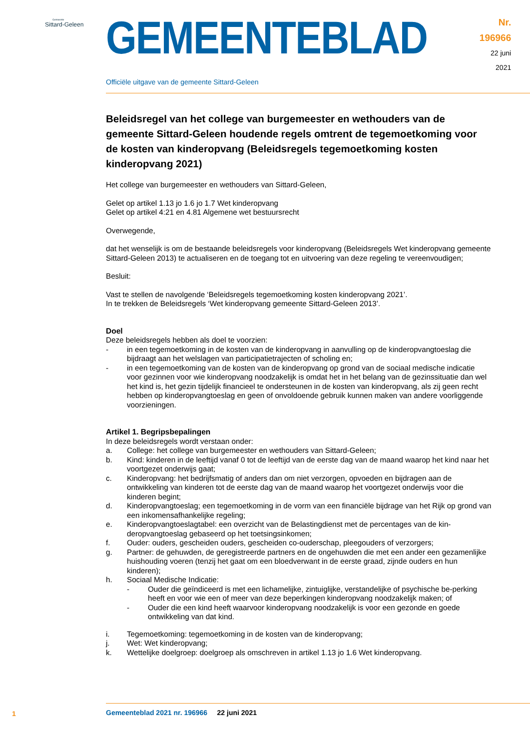Gemeente
Sittard-Geleen
GEMEENTEBLAD
Nr. 196966
22 juni
2021
Officiële uitgave van de gemeente Sittard-Geleen
Beleidsregel van het college van burgemeester en wethouders van de gemeente Sittard-Geleen houdende regels omtrent de tegemoetkoming voor de kosten van kinderopvang (Beleidsregels tegemoetkoming kosten kinderopvang 2021)
Het college van burgemeester en wethouders van Sittard-Geleen,
Gelet op artikel 1.13 jo 1.6 jo 1.7 Wet kinderopvang
Gelet op artikel 4:21 en 4.81 Algemene wet bestuursrecht
Overwegende,
dat het wenselijk is om de bestaande beleidsregels voor kinderopvang (Beleidsregels Wet kinderopvang gemeente Sittard-Geleen 2013) te actualiseren en de toegang tot en uitvoering van deze regeling te vereenvoudigen;
Besluit:
Vast te stellen de navolgende ‘Beleidsregels tegemoetkoming kosten kinderopvang 2021’.
In te trekken de Beleidsregels ‘Wet kinderopvang gemeente Sittard-Geleen 2013’.
Doel
Deze beleidsregels hebben als doel te voorzien:
- in een tegemoetkoming in de kosten van de kinderopvang in aanvulling op de kinderopvangtoeslag die bijdraagt aan het welslagen van participatietrajecten of scholing en;
- in een tegemoetkoming van de kosten van de kinderopvang op grond van de sociaal medische indicatie voor gezinnen voor wie kinderopvang noodzakelijk is omdat het in het belang van de gezinssituatie dan wel het kind is, het gezin tijdelijk financieel te ondersteunen in de kosten van kinderopvang, als zij geen recht hebben op kinderopvangtoeslag en geen of onvoldoende gebruik kunnen maken van andere voorliggende voorzieningen.
Artikel 1. Begripsbepalingen
In deze beleidsregels wordt verstaan onder:
a. College: het college van burgemeester en wethouders van Sittard-Geleen;
b. Kind: kinderen in de leeftijd vanaf 0 tot de leeftijd van de eerste dag van de maand waarop het kind naar het voortgezet onderwijs gaat;
c. Kinderopvang: het bedrijfsmatig of anders dan om niet verzorgen, opvoeden en bijdragen aan de ontwikkeling van kinderen tot de eerste dag van de maand waarop het voortgezet onderwijs voor die kinderen begint;
d. Kinderopvangtoeslag; een tegemoetkoming in de vorm van een financiële bijdrage van het Rijk op grond van een inkomensafhankelijke regeling;
e. Kinderopvangtoeslagtabel: een overzicht van de Belastingdienst met de percentages van de kin-deropvangtoeslag gebaseerd op het toetsingsinkomen;
f. Ouder: ouders, gescheiden ouders, gescheiden co-ouderschap, pleegouders of verzorgers;
g. Partner: de gehuwden, de geregistreerde partners en de ongehuwden die met een ander een gezamenlijke huishouding voeren (tenzij het gaat om een bloedverwant in de eerste graad, zijnde ouders en hun kinderen);
h. Sociaal Medische Indicatie:
- Ouder die geïndiceerd is met een lichamelijke, zintuiglijke, verstandelijke of psychische be-perking heeft en voor wie een of meer van deze beperkingen kinderopvang noodzakelijk maken; of
- Ouder die een kind heeft waarvoor kinderopvang noodzakelijk is voor een gezonde en goede ontwikkeling van dat kind.
i. Tegemoetkoming: tegemoetkoming in de kosten van de kinderopvang;
j. Wet: Wet kinderopvang;
k. Wettelijke doelgroep: doelgroep als omschreven in artikel 1.13 jo 1.6 Wet kinderopvang.
1
Gemeenteblad 2021 nr. 196966 22 juni 2021